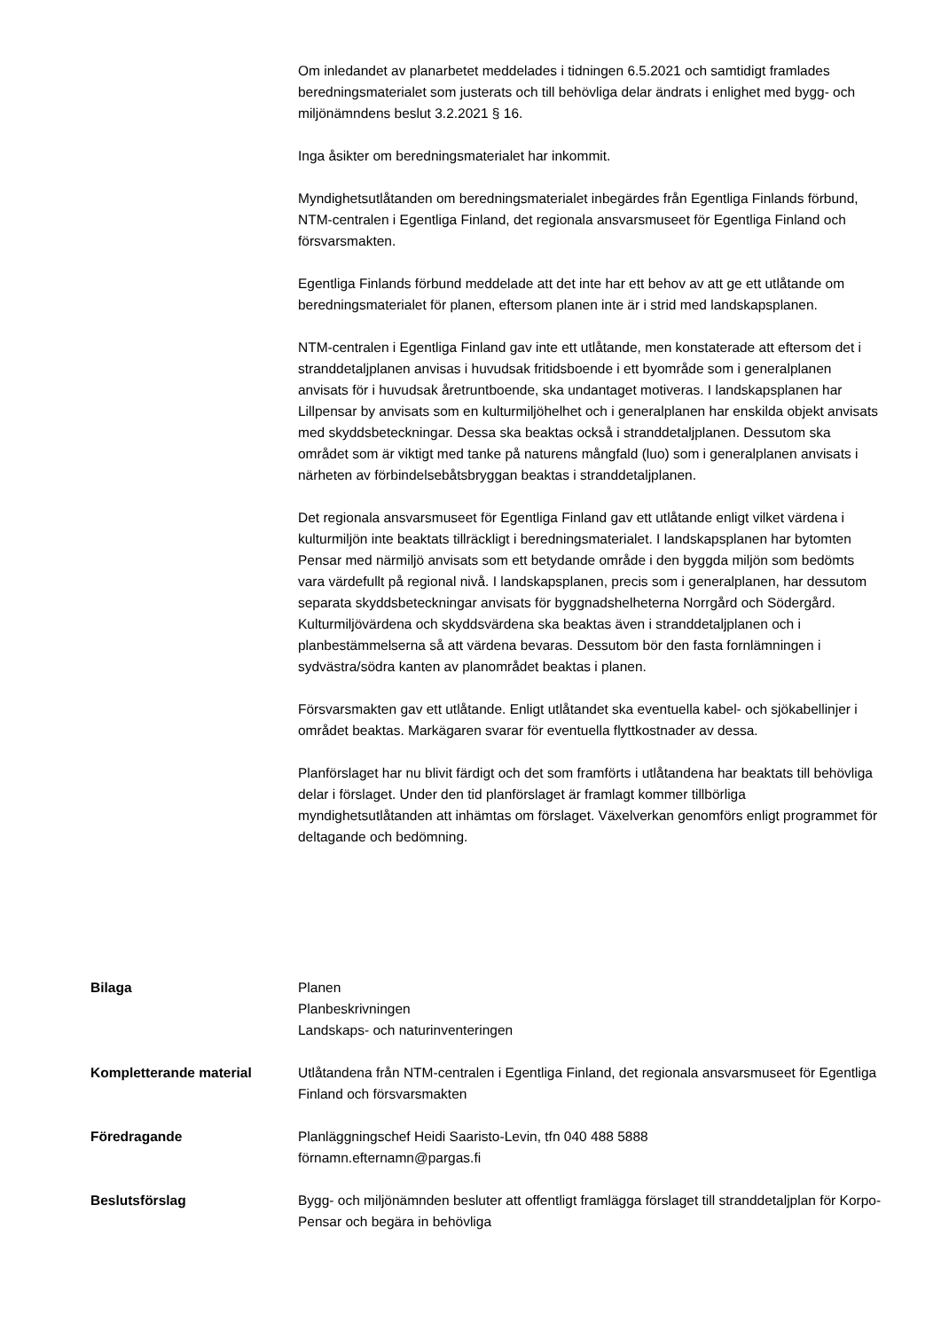Om inledandet av planarbetet meddelades i tidningen 6.5.2021 och samtidigt framlades beredningsmaterialet som justerats och till behövliga delar ändrats i enlighet med bygg- och miljönämndens beslut 3.2.2021 § 16.
Inga åsikter om beredningsmaterialet har inkommit.
Myndighetsutlåtanden om beredningsmaterialet inbegärdes från Egentliga Finlands förbund, NTM-centralen i Egentliga Finland, det regionala ansvarsmuseet för Egentliga Finland och försvarsmakten.
Egentliga Finlands förbund meddelade att det inte har ett behov av att ge ett utlåtande om beredningsmaterialet för planen, eftersom planen inte är i strid med landskapsplanen.
NTM-centralen i Egentliga Finland gav inte ett utlåtande, men konstaterade att eftersom det i stranddetaljplanen anvisas i huvudsak fritidsboende i ett byområde som i generalplanen anvisats för i huvudsak åretruntboende, ska undantaget motiveras. I landskapsplanen har Lillpensar by anvisats som en kulturmiljöhelhet och i generalplanen har enskilda objekt anvisats med skyddsbeteckningar. Dessa ska beaktas också i stranddetaljplanen. Dessutom ska området som är viktigt med tanke på naturens mångfald (luo) som i generalplanen anvisats i närheten av förbindelsebåtsbryggan beaktas i stranddetaljplanen.
Det regionala ansvarsmuseet för Egentliga Finland gav ett utlåtande enligt vilket värdena i kulturmiljön inte beaktats tillräckligt i beredningsmaterialet. I landskapsplanen har bytomten Pensar med närmiljö anvisats som ett betydande område i den byggda miljön som bedömts vara värdefullt på regional nivå. I landskapsplanen, precis som i generalplanen, har dessutom separata skyddsbeteckningar anvisats för byggnadshelheterna Norrgård och Södergård. Kulturmiljövärdena och skyddsvärdena ska beaktas även i stranddetaljplanen och i planbestämmelserna så att värdena bevaras. Dessutom bör den fasta fornlämningen i sydvästra/södra kanten av planområdet beaktas i planen.
Försvarsmakten gav ett utlåtande. Enligt utlåtandet ska eventuella kabel- och sjökabellinjer i området beaktas. Markägaren svarar för eventuella flyttkostnader av dessa.
Planförslaget har nu blivit färdigt och det som framförts i utlåtandena har beaktats till behövliga delar i förslaget. Under den tid planförslaget är framlagt kommer tillbörliga myndighetsutlåtanden att inhämtas om förslaget. Växelverkan genomförs enligt programmet för deltagande och bedömning.
Bilaga Planen
Planbeskrivningen
Landskaps- och naturinventeringen
Kompletterande material Utlåtandena från NTM-centralen i Egentliga Finland, det regionala ansvarsmuseet för Egentliga Finland och försvarsmakten
Föredragande Planläggningschef Heidi Saaristo-Levin, tfn 040 488 5888
förnamn.efternamn@pargas.fi
Beslutsförslag Bygg- och miljönämnden besluter att offentligt framlägga förslaget till stranddetaljplan för Korpo-Pensar och begära in behövliga